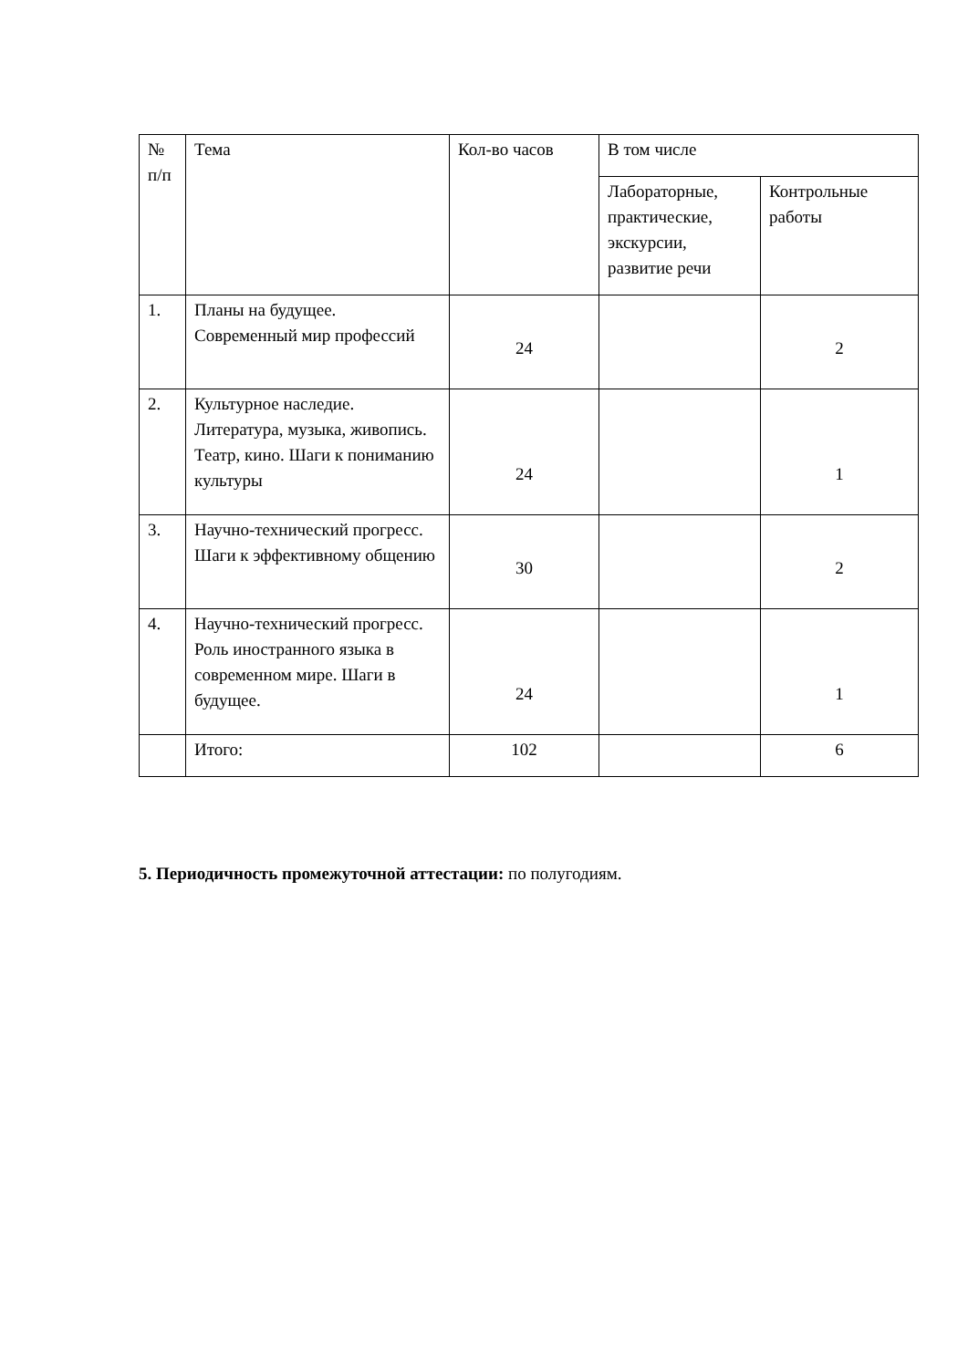| № п/п | Тема | Кол-во часов | В том числе | |
| | | | Лабораторные, практические, экскурсии, развитие речи | Контрольные работы |
| 1. | Планы на будущее. Современный мир профессий | 24 | | 2 |
| 2. | Культурное наследие. Литература, музыка, живопись. Театр, кино. Шаги к пониманию культуры | 24 | | 1 |
| 3. | Научно-технический прогресс. Шаги к эффективному общению | 30 | | 2 |
| 4. | Научно-технический прогресс. Роль иностранного языка в современном мире. Шаги в будущее. | 24 | | 1 |
| | Итого: | 102 | | 6 |
5. Периодичность промежуточной аттестации: по полугодиям.